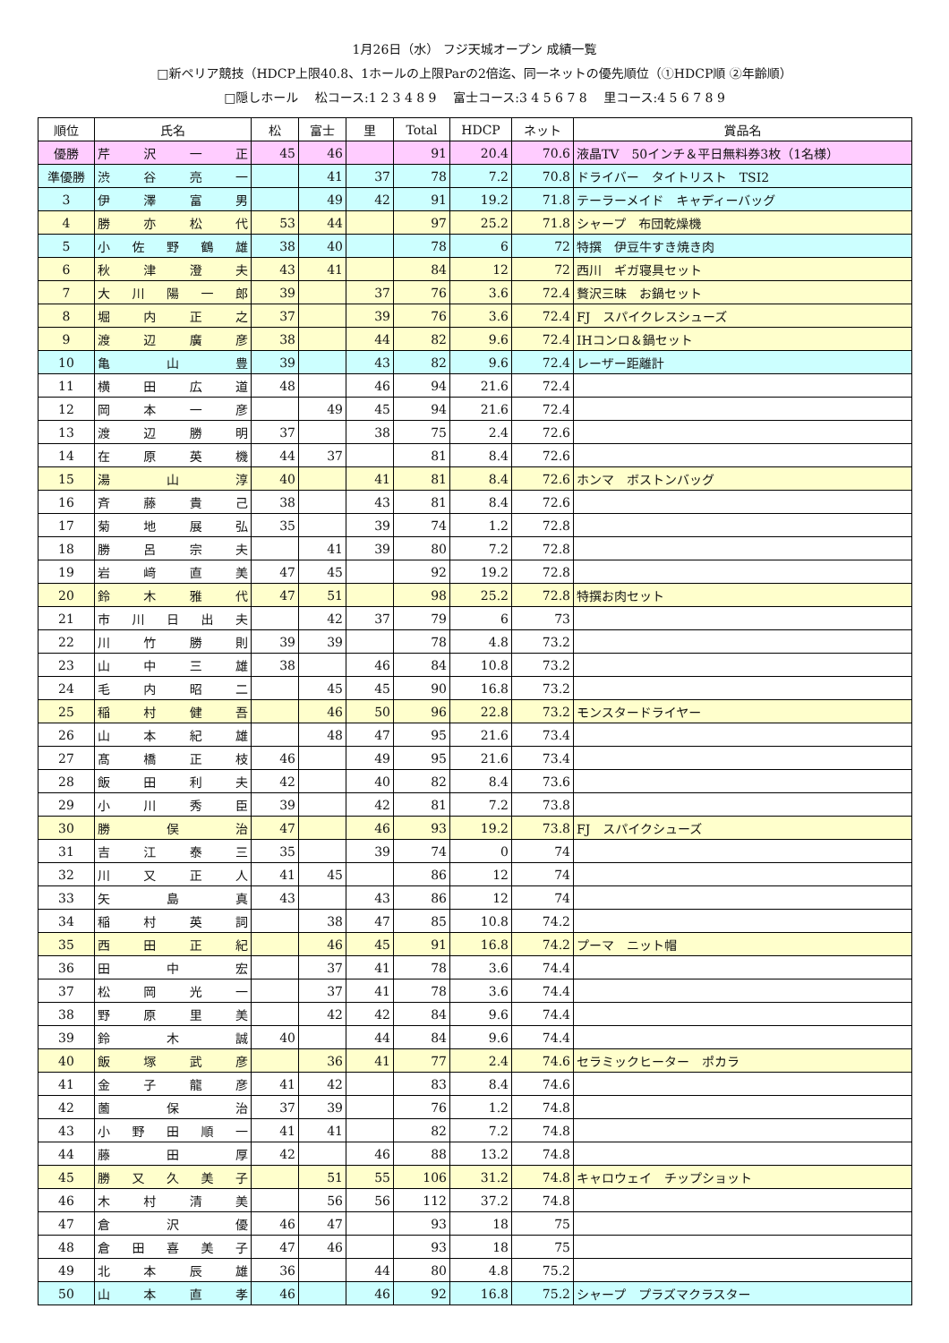1月26日（水） フジ天城オープン 成績一覧
□新ペリア競技（HDCP上限40.8、1ホールの上限Parの2倍迄、同一ネットの優先順位（①HDCP順 ②年齢順）
□隠しホール　 松コース:1 2 3 4 8 9　 富士コース:3 4 5 6 7 8　 里コース:4 5 6 7 8 9
| 順位 | 氏名 | 松 | 富士 | 里 | Total | HDCP | ネット | 賞品名 |
| --- | --- | --- | --- | --- | --- | --- | --- | --- |
| 優勝 | 芹 沢 一 正 | 45 | 46 | | 91 | 20.4 | 70.6 | 液晶TV 50インチ＆平日無料券3枚（1名様） |
| 準優勝 | 渋 谷 亮 一 | | 41 | 37 | 78 | 7.2 | 70.8 | ドライバー タイトリスト TSI2 |
| 3 | 伊 澤 富 男 | | 49 | 42 | 91 | 19.2 | 71.8 | テーラーメイド キャディーバッグ |
| 4 | 勝 亦 松 代 | 53 | 44 | | 97 | 25.2 | 71.8 | シャープ 布団乾燥機 |
| 5 | 小 佐 野 鶴 雄 | 38 | 40 | | 78 | 6 | 72 | 特撰 伊豆牛すき焼き肉 |
| 6 | 秋 津 澄 夫 | 43 | 41 | | 84 | 12 | 72 | 西川 ギガ寝具セット |
| 7 | 大 川 陽 一 郎 | 39 | | 37 | 76 | 3.6 | 72.4 | 贅沢三昧 お鍋セット |
| 8 | 堀 内 正 之 | 37 | | 39 | 76 | 3.6 | 72.4 | FJ スパイクレスシューズ |
| 9 | 渡 辺 廣 彦 | 38 | | 44 | 82 | 9.6 | 72.4 | IHコンロ＆鍋セット |
| 10 | 亀 山 豊 | 39 | | 43 | 82 | 9.6 | 72.4 | レーザー距離計 |
| 11 | 横 田 広 道 | 48 | | 46 | 94 | 21.6 | 72.4 | |
| 12 | 岡 本 一 彦 | | 49 | 45 | 94 | 21.6 | 72.4 | |
| 13 | 渡 辺 勝 明 | 37 | | 38 | 75 | 2.4 | 72.6 | |
| 14 | 在 原 英 機 | 44 | 37 | | 81 | 8.4 | 72.6 | |
| 15 | 湯 山 淳 | 40 | | 41 | 81 | 8.4 | 72.6 | ホンマ ボストンバッグ |
| 16 | 斉 藤 貴 己 | 38 | | 43 | 81 | 8.4 | 72.6 | |
| 17 | 菊 地 展 弘 | 35 | | 39 | 74 | 1.2 | 72.8 | |
| 18 | 勝 呂 宗 夫 | | 41 | 39 | 80 | 7.2 | 72.8 | |
| 19 | 岩 﨑 直 美 | 47 | 45 | | 92 | 19.2 | 72.8 | |
| 20 | 鈴 木 雅 代 | 47 | 51 | | 98 | 25.2 | 72.8 | 特撰お肉セット |
| 21 | 市 川 日 出 夫 | | 42 | 37 | 79 | 6 | 73 | |
| 22 | 川 竹 勝 則 | 39 | 39 | | 78 | 4.8 | 73.2 | |
| 23 | 山 中 三 雄 | 38 | | 46 | 84 | 10.8 | 73.2 | |
| 24 | 毛 内 昭 二 | | 45 | 45 | 90 | 16.8 | 73.2 | |
| 25 | 稲 村 健 吾 | | 46 | 50 | 96 | 22.8 | 73.2 | モンスタードライヤー |
| 26 | 山 本 紀 雄 | | 48 | 47 | 95 | 21.6 | 73.4 | |
| 27 | 髙 橋 正 枝 | 46 | | 49 | 95 | 21.6 | 73.4 | |
| 28 | 飯 田 利 夫 | 42 | | 40 | 82 | 8.4 | 73.6 | |
| 29 | 小 川 秀 臣 | 39 | | 42 | 81 | 7.2 | 73.8 | |
| 30 | 勝 俣 治 | 47 | | 46 | 93 | 19.2 | 73.8 | FJ スパイクシューズ |
| 31 | 吉 江 泰 三 | 35 | | 39 | 74 | 0 | 74 | |
| 32 | 川 又 正 人 | 41 | 45 | | 86 | 12 | 74 | |
| 33 | 矢 島 真 | 43 | | 43 | 86 | 12 | 74 | |
| 34 | 稲 村 英 詞 | | 38 | 47 | 85 | 10.8 | 74.2 | |
| 35 | 西 田 正 紀 | | 46 | 45 | 91 | 16.8 | 74.2 | プーマ ニット帽 |
| 36 | 田 中 宏 | | 37 | 41 | 78 | 3.6 | 74.4 | |
| 37 | 松 岡 光 一 | | 37 | 41 | 78 | 3.6 | 74.4 | |
| 38 | 野 原 里 美 | | 42 | 42 | 84 | 9.6 | 74.4 | |
| 39 | 鈴 木 誠 | 40 | | 44 | 84 | 9.6 | 74.4 | |
| 40 | 飯 塚 武 彦 | | 36 | 41 | 77 | 2.4 | 74.6 | セラミックヒーター ポカラ |
| 41 | 金 子 龍 彦 | 41 | 42 | | 83 | 8.4 | 74.6 | |
| 42 | 薗 保 治 | 37 | 39 | | 76 | 1.2 | 74.8 | |
| 43 | 小 野 田 順 一 | 41 | 41 | | 82 | 7.2 | 74.8 | |
| 44 | 藤 田 厚 | 42 | | 46 | 88 | 13.2 | 74.8 | |
| 45 | 勝 又 久 美 子 | | 51 | 55 | 106 | 31.2 | 74.8 | キャロウェイ チップショット |
| 46 | 木 村 清 美 | | 56 | 56 | 112 | 37.2 | 74.8 | |
| 47 | 倉 沢 優 | 46 | 47 | | 93 | 18 | 75 | |
| 48 | 倉 田 喜 美 子 | 47 | 46 | | 93 | 18 | 75 | |
| 49 | 北 本 辰 雄 | 36 | | 44 | 80 | 4.8 | 75.2 | |
| 50 | 山 本 直 孝 | 46 | | 46 | 92 | 16.8 | 75.2 | シャープ プラズマクラスター |